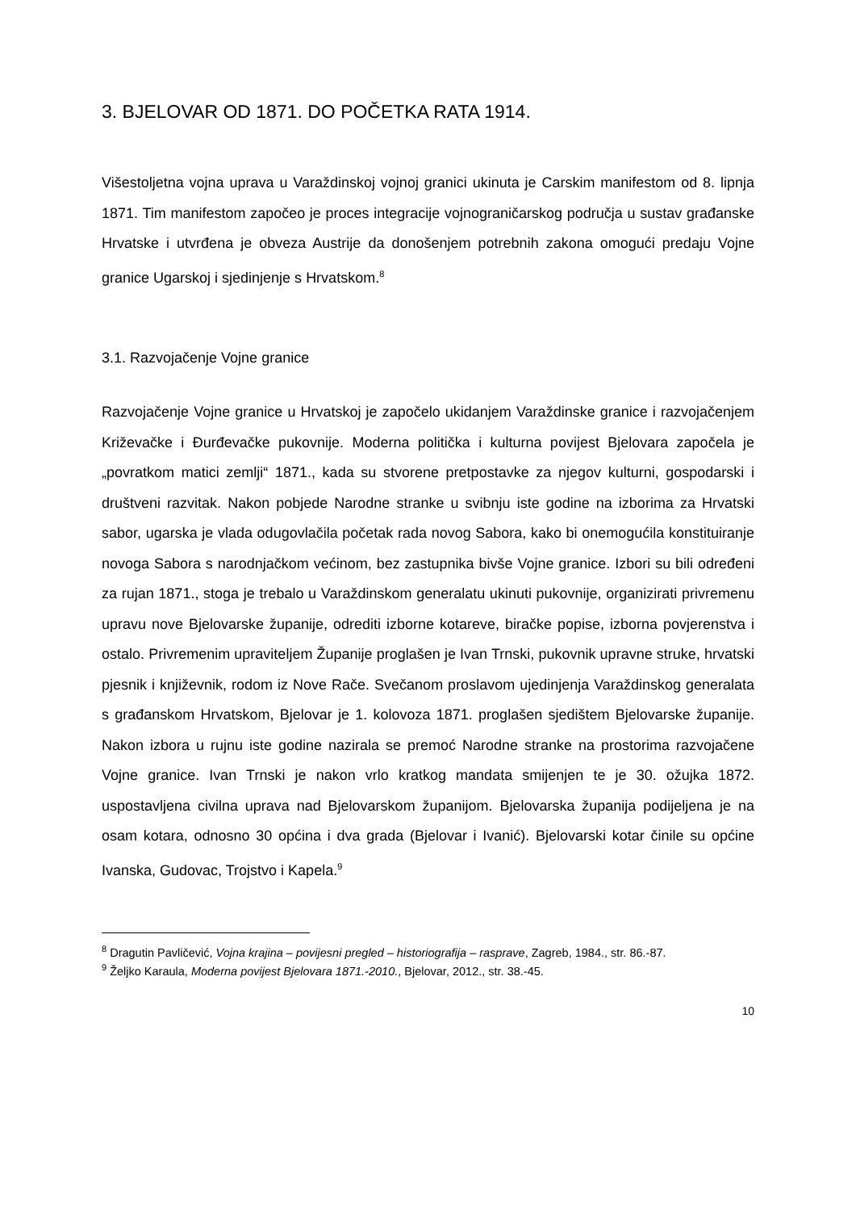3. BJELOVAR OD 1871. DO POČETKA RATA 1914.
Višestoljetna vojna uprava u Varaždinskoj vojnoj granici ukinuta je Carskim manifestom od 8. lipnja 1871. Tim manifestom započeo je proces integracije vojnograničarskog područja u sustav građanske Hrvatske i utvrđena je obveza Austrije da donošenjem potrebnih zakona omogući predaju Vojne granice Ugarskoj i sjedinjenje s Hrvatskom.<sup>8</sup>
3.1. Razvojačenje Vojne granice
Razvojačenje Vojne granice u Hrvatskoj je započelo ukidanjem Varaždinske granice i razvojačenjem Križevačke i Đurđevačke pukovnije. Moderna politička i kulturna povijest Bjelovara započela je „povratkom matici zemlji“ 1871., kada su stvorene pretpostavke za njegov kulturni, gospodarski i društveni razvitak. Nakon pobjede Narodne stranke u svibnju iste godine na izborima za Hrvatski sabor, ugarska je vlada odugovlačila početak rada novog Sabora, kako bi onemogućila konstituiranje novoga Sabora s narodnjačkom većinom, bez zastupnika bivše Vojne granice. Izbori su bili određeni za rujan 1871., stoga je trebalo u Varaždinskom generalatu ukinuti pukovnije, organizirati privremenu upravu nove Bjelovarske županije, odrediti izborne kotareve, biračke popise, izborna povjerenstva i ostalo. Privremenim upraviteljem Županije proglašen je Ivan Trnski, pukovnik upravne struke, hrvatski pjesnik i književnik, rodom iz Nove Rače. Svečanom proslavom ujedinjenja Varaždinskog generalata s građanskom Hrvatskom, Bjelovar je 1. kolovoza 1871. proglašen sjedištem Bjelovarske županije. Nakon izbora u rujnu iste godine nazirala se premoć Narodne stranke na prostorima razvojačene Vojne granice. Ivan Trnski je nakon vrlo kratkog mandata smijenjen te je 30. ožujka 1872. uspostavljena civilna uprava nad Bjelovarskom županijom. Bjelovarska županija podijeljena je na osam kotara, odnosno 30 općina i dva grada (Bjelovar i Ivanić). Bjelovarski kotar činile su općine Ivanska, Gudovac, Trojstvo i Kapela.<sup>9</sup>
<sup>8</sup> Dragutin Pavličević, Vojna krajina – povijesni pregled – historiografija – rasprave, Zagreb, 1984., str. 86.-87.
<sup>9</sup> Željko Karaula, Moderna povijest Bjelovara 1871.-2010., Bjelovar, 2012., str. 38.-45.
10